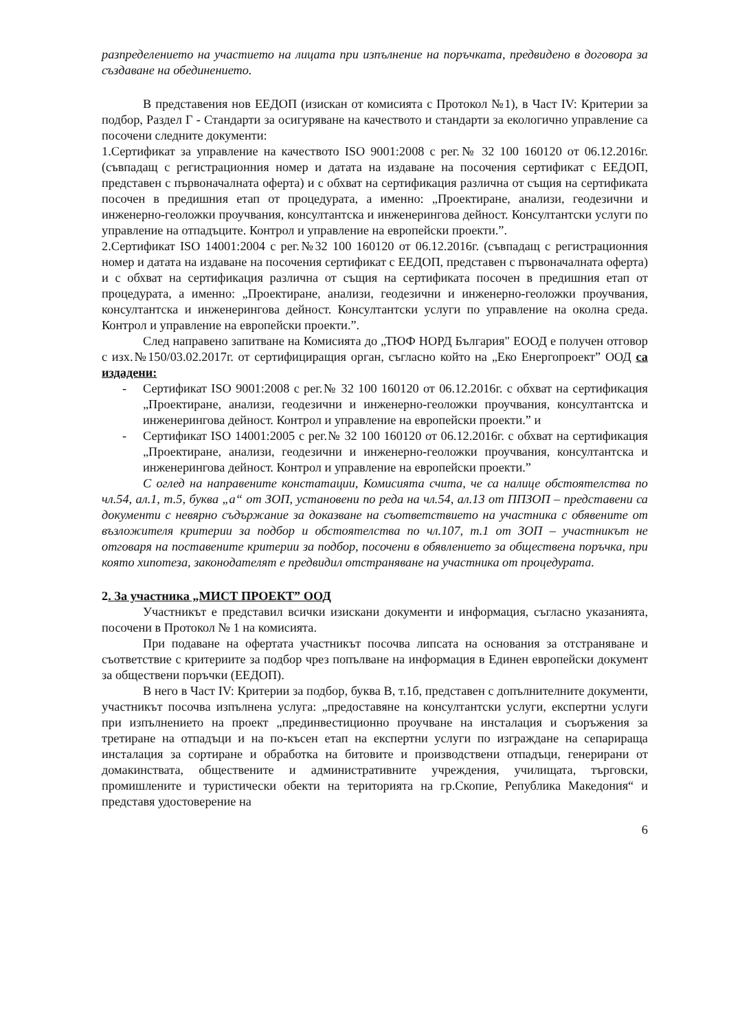разпределението на участието на лицата при изпълнение на поръчката, предвидено в договора за създаване на обединението.
В представения нов ЕЕДОП (изискан от комисията с Протокол №1), в Част IV: Критерии за подбор, Раздел Г - Стандарти за осигуряване на качеството и стандарти за екологично управление са посочени следните документи:
1.Сертификат за управление на качеството ISO 9001:2008 с рег.№ 32 100 160120 от 06.12.2016г.(съвпадащ с регистрационния номер и датата на издаване на посочения сертификат с ЕЕДОП, представен с първоначалната оферта) и с обхват на сертификация различна от същия на сертификата посочен в предишния етап от процедурата, а именно: „Проектиране, анализи, геодезични и инженерно-геоложки проучвания, консултантска и инженерингова дейност. Консултантски услуги по управление на отпадъците. Контрол и управление на европейски проекти.”.
2.Сертификат ISO 14001:2004 с рег.№32 100 160120 от 06.12.2016г. (съвпадащ с регистрационния номер и датата на издаване на посочения сертификат с ЕЕДОП, представен с първоначалната оферта) и с обхват на сертификация различна от същия на сертификата посочен в предишния етап от процедурата, а именно: „Проектиране, анализи, геодезични и инженерно-геоложки проучвания, консултантска и инженерингова дейност. Консултантски услуги по управление на околна среда. Контрол и управление на европейски проекти.”.
След направено запитване на Комисията до „ТЮФ НОРД България" ЕООД е получен отговор с изх.№150/03.02.2017г. от сертифициращия орган, съгласно който на „Еко Енергопроект” ООД са издадени:
- Сертификат ISO 9001:2008 с рег.№ 32 100 160120 от 06.12.2016г. с обхват на сертификация „Проектиране, анализи, геодезични и инженерно-геоложки проучвания, консултантска и инженерингова дейност. Контрол и управление на европейски проекти.” и
- Сертификат ISO 14001:2005 с рег.№ 32 100 160120 от 06.12.2016г. с обхват на сертификация „Проектиране, анализи, геодезични и инженерно-геоложки проучвания, консултантска и инженерингова дейност. Контрол и управление на европейски проекти.”
С оглед на направените констатации, Комисията счита, че са налице обстоятелства по чл.54, ал.1, т.5, буква „а“ от ЗОП, установени по реда на чл.54, ал.13 от ППЗОП – представени са документи с невярно съдържание за доказване на съответствието на участника с обявените от възложителя критерии за подбор и обстоятелства по чл.107, т.1 от ЗОП – участникът не отговаря на поставените критерии за подбор, посочени в обявлението за обществена поръчка, при която хипотеза, законодателят е предвидил отстраняване на участника от процедурата.
2. За участника „МИСТ ПРОЕКТ” ООД
Участникът е представил всички изискани документи и информация, съгласно указанията, посочени в Протокол № 1 на комисията.
При подаване на офертата участникът посочва липсата на основания за отстраняване и съответствие с критериите за подбор чрез попълване на информация в Единен европейски документ за обществени поръчки (ЕЕДОП).
В него в Част IV: Критерии за подбор, буква В, т.1б, представен с допълнителните документи, участникът посочва изпълнена услуга: „предоставяне на консултантски услуги, експертни услуги при изпълнението на проект „прединвестиционно проучване на инсталация и съоръжения за третиране на отпадъци и на по-късен етап на експертни услуги по изграждане на сепарираща инсталация за сортиране и обработка на битовите и производствени отпадъци, генерирани от домакинствата, обществените и административните учреждения, училищата, търговски, промишлените и туристически обекти на територията на гр.Скопие, Република Македония“ и представя удостоверение на
6